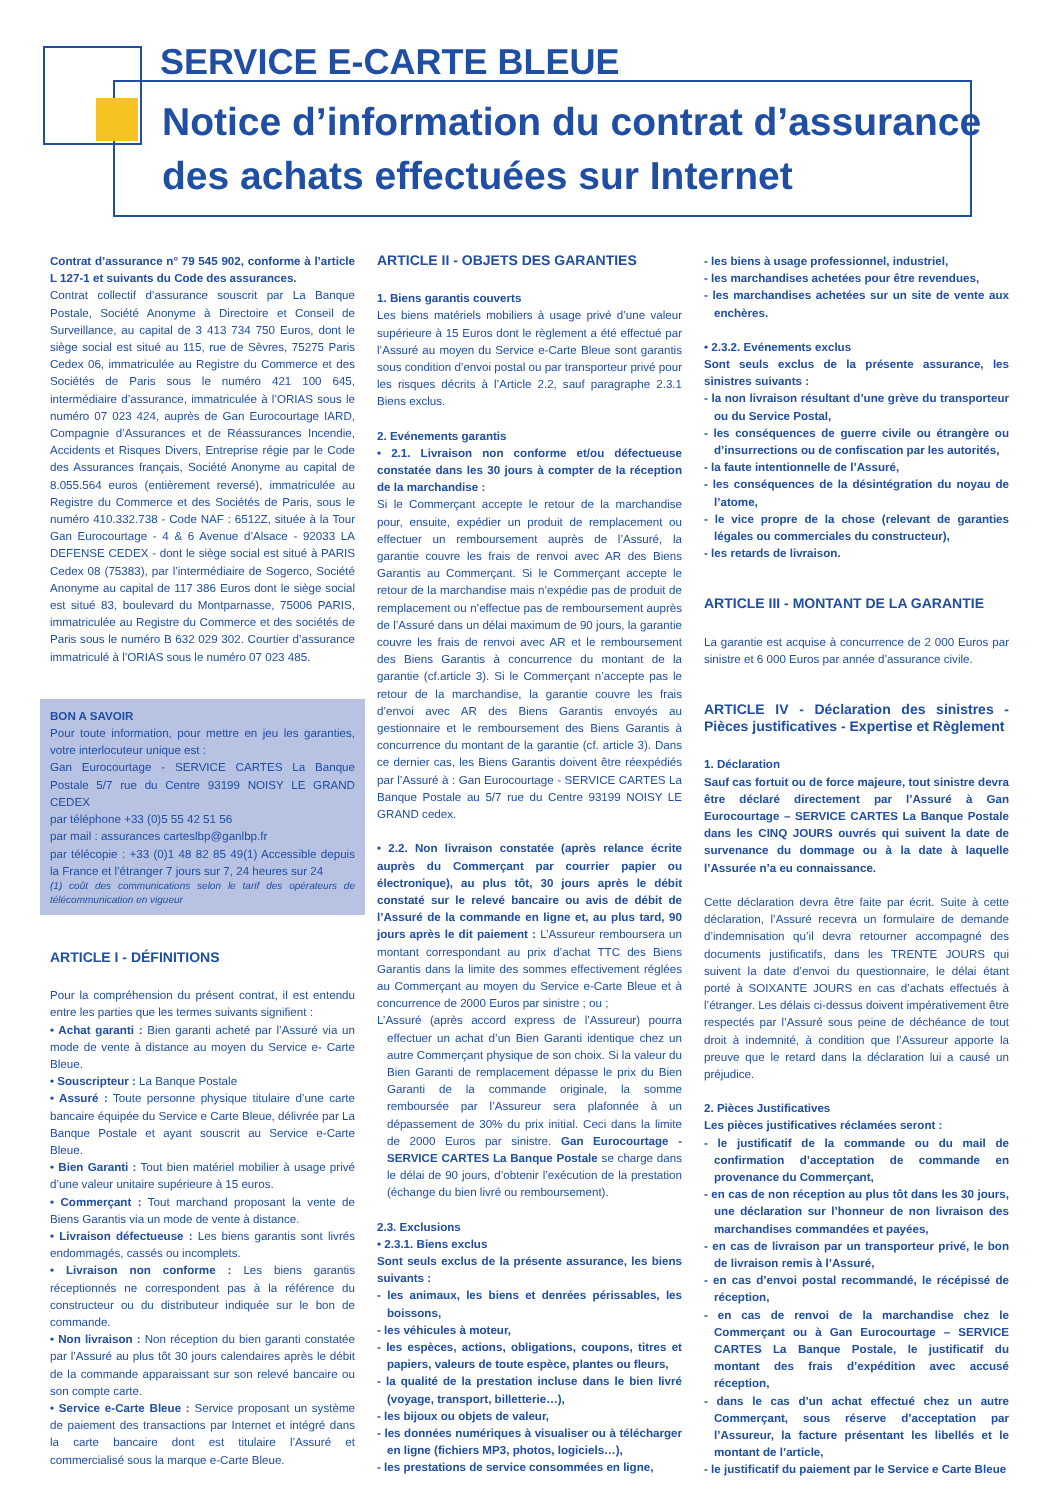SERVICE E-CARTE BLEUE
Notice d’information du contrat d’assurance
des achats effectuées sur Internet
Contrat d’assurance n° 79 545 902, conforme à l’article L 127-1 et suivants du Code des assurances.
Contrat collectif d’assurance souscrit par La Banque Postale, Société Anonyme à Directoire et Conseil de Surveillance, au capital de 3 413 734 750 Euros, dont le siège social est situé au 115, rue de Sèvres, 75275 Paris Cedex 06, immatriculée au Registre du Commerce et des Sociétés de Paris sous le numéro 421 100 645, intermédiaire d’assurance, immatriculée à l’ORIAS sous le numéro 07 023 424, auprès de Gan Eurocourtage IARD, Compagnie d’Assurances et de Réassurances Incendie, Accidents et Risques Divers, Entreprise régie par le Code des Assurances français, Société Anonyme au capital de 8.055.564 euros (entièrement reversé), immatriculée au Registre du Commerce et des Sociétés de Paris, sous le numéro 410.332.738 - Code NAF : 6512Z, située à la Tour Gan Eurocourtage - 4 & 6 Avenue d’Alsace - 92033 LA DEFENSE CEDEX - dont le siège social est situé à PARIS Cedex 08 (75383), par l’intermédiaire de Sogerco, Société Anonyme au capital de 117 386 Euros dont le siège social est situé 83, boulevard du Montparnasse, 75006 PARIS, immatriculée au Registre du Commerce et des sociétés de Paris sous le numéro B 632 029 302. Courtier d’assurance immatriculé à l’ORIAS sous le numéro 07 023 485.
BON A SAVOIR
Pour toute information, pour mettre en jeu les garanties, votre interlocuteur unique est :
Gan Eurocourtage - SERVICE CARTES La Banque Postale 5/7 rue du Centre 93199 NOISY LE GRAND CEDEX
par téléphone +33 (0)5 55 42 51 56
par mail : assurances carteslbp@ganlbp.fr
par télécopie : +33 (0)1 48 82 85 49(1) Accessible depuis la France et l’étranger 7 jours sur 7, 24 heures sur 24
(1) coût des communications selon le tarif des opérateurs de télécommunication en vigueur
ARTICLE I - DÉFINITIONS
Pour la compréhension du présent contrat, il est entendu entre les parties que les termes suivants signifient :
• Achat garanti : Bien garanti acheté par l’Assuré via un mode de vente à distance au moyen du Service e- Carte Bleue.
• Souscripteur : La Banque Postale
• Assuré : Toute personne physique titulaire d’une carte bancaire équipée du Service e Carte Bleue, délivrée par La Banque Postale et ayant souscrit au Service e-Carte Bleue.
• Bien Garanti : Tout bien matériel mobilier à usage privé d’une valeur unitaire supérieure à 15 euros.
• Commerçant : Tout marchand proposant la vente de Biens Garantis via un mode de vente à distance.
• Livraison défectueuse : Les biens garantis sont livrés endommagés, cassés ou incomplets.
• Livraison non conforme : Les biens garantis réceptionnés ne correspondent pas à la référence du constructeur ou du distributeur indiquée sur le bon de commande.
• Non livraison : Non réception du bien garanti constatée par l’Assuré au plus tôt 30 jours calendaires après le débit de la commande apparaissant sur son relevé bancaire ou son compte carte.
• Service e-Carte Bleue : Service proposant un système de paiement des transactions par Internet et intégré dans la carte bancaire dont est titulaire l’Assuré et commercialisé sous la marque e-Carte Bleue.
ARTICLE II - OBJETS DES GARANTIES
1. Biens garantis couverts
Les biens matériels mobiliers à usage privé d’une valeur supérieure à 15 Euros dont le règlement a été effectué par l’Assuré au moyen du Service e-Carte Bleue sont garantis sous condition d’envoi postal ou par transporteur privé pour les risques décrits à l’Article 2.2, sauf paragraphe 2.3.1 Biens exclus.
2. Evénements garantis
• 2.1. Livraison non conforme et/ou défectueuse constatée dans les 30 jours à compter de la réception de la marchandise :
Si le Commerçant accepte le retour de la marchandise pour, ensuite, expédier un produit de remplacement ou effectuer un remboursement auprès de l’Assuré, la garantie couvre les frais de renvoi avec AR des Biens Garantis au Commerçant. Si le Commerçant accepte le retour de la marchandise mais n’expédie pas de produit de remplacement ou n’effectue pas de remboursement auprès de l’Assuré dans un délai maximum de 90 jours, la garantie couvre les frais de renvoi avec AR et le remboursement des Biens Garantis à concurrence du montant de la garantie (cf.article 3). Si le Commerçant n’accepte pas le retour de la marchandise, la garantie couvre les frais d’envoi avec AR des Biens Garantis envoyés au gestionnaire et le remboursement des Biens Garantis à concurrence du montant de la garantie (cf. article 3). Dans ce dernier cas, les Biens Garantis doivent être réexpédiés par l’Assuré à : Gan Eurocourtage - SERVICE CARTES La Banque Postale au 5/7 rue du Centre 93199 NOISY LE GRAND cedex.
• 2.2. Non livraison constatée (après relance écrite auprès du Commerçant par courrier papier ou électronique), au plus tôt, 30 jours après le débit constaté sur le relevé bancaire ou avis de débit de l’Assuré de la commande en ligne et, au plus tard, 90 jours après le dit paiement : L’Assureur remboursera un montant correspondant au prix d’achat TTC des Biens Garantis dans la limite des sommes effectivement réglées au Commerçant au moyen du Service e-Carte Bleue et à concurrence de 2000 Euros par sinistre ; ou ;
L’Assuré (après accord express de l’Assureur) pourra effectuer un achat d’un Bien Garanti identique chez un autre Commerçant physique de son choix. Si la valeur du Bien Garanti de remplacement dépasse le prix du Bien Garanti de la commande originale, la somme remboursée par l’Assureur sera plafonnée à un dépassement de 30% du prix initial. Ceci dans la limite de 2000 Euros par sinistre. Gan Eurocourtage - SERVICE CARTES La Banque Postale se charge dans le délai de 90 jours, d’obtenir l’exécution de la prestation (échange du bien livré ou remboursement).
2.3. Exclusions
• 2.3.1. Biens exclus
Sont seuls exclus de la présente assurance, les biens suivants :
- les animaux, les biens et denrées périssables, les boissons,
- les véhicules à moteur,
- les espèces, actions, obligations, coupons, titres et papiers, valeurs de toute espèce, plantes ou fleurs,
- la qualité de la prestation incluse dans le bien livré (voyage, transport, billetterie…),
- les bijoux ou objets de valeur,
- les données numériques à visualiser ou à télécharger en ligne (fichiers MP3, photos, logiciels…),
- les prestations de service consommées en ligne,
- les biens à usage professionnel, industriel,
- les marchandises achetées pour être revendues,
- les marchandises achetées sur un site de vente aux enchères.
• 2.3.2. Evénements exclus
Sont seuls exclus de la présente assurance, les sinistres suivants :
- la non livraison résultant d’une grève du transporteur ou du Service Postal,
- les conséquences de guerre civile ou étrangère ou d’insurrections ou de confiscation par les autorités,
- la faute intentionnelle de l’Assuré,
- les conséquences de la désintégration du noyau de l’atome,
- le vice propre de la chose (relevant de garanties légales ou commerciales du constructeur),
- les retards de livraison.
ARTICLE III - MONTANT DE LA GARANTIE
La garantie est acquise à concurrence de 2 000 Euros par sinistre et 6 000 Euros par année d’assurance civile.
ARTICLE IV - Déclaration des sinistres - Pièces justificatives - Expertise et Règlement
1. Déclaration
Sauf cas fortuit ou de force majeure, tout sinistre devra être déclaré directement par l’Assuré à Gan Eurocourtage – SERVICE CARTES La Banque Postale dans les CINQ JOURS ouvrés qui suivent la date de survenance du dommage ou à la date à laquelle l’Assurée n’a eu connaissance.
Cette déclaration devra être faite par écrit. Suite à cette déclaration, l’Assuré recevra un formulaire de demande d’indemnisation qu’il devra retourner accompagné des documents justificatifs, dans les TRENTE JOURS qui suivent la date d’envoi du questionnaire, le délai étant porté à SOIXANTE JOURS en cas d’achats effectués à l’étranger. Les délais ci-dessus doivent impérativement être respectés par l’Assuré sous peine de déchéance de tout droit à indemnité, à condition que l’Assureur apporte la preuve que le retard dans la déclaration lui a causé un préjudice.
2. Pièces Justificatives
Les pièces justificatives réclamées seront :
- le justificatif de la commande ou du mail de confirmation d’acceptation de commande en provenance du Commerçant,
- en cas de non réception au plus tôt dans les 30 jours, une déclaration sur l’honneur de non livraison des marchandises commandées et payées,
- en cas de livraison par un transporteur privé, le bon de livraison remis à l’Assuré,
- en cas d’envoi postal recommandé, le récépissé de réception,
- en cas de renvoi de la marchandise chez le Commerçant ou à Gan Eurocourtage – SERVICE CARTES La Banque Postale, le justificatif du montant des frais d’expédition avec accusé réception,
- dans le cas d’un achat effectué chez un autre Commerçant, sous réserve d’acceptation par l’Assureur, la facture présentant les libellés et le montant de l’article,
- le justificatif du paiement par le Service e Carte Bleue